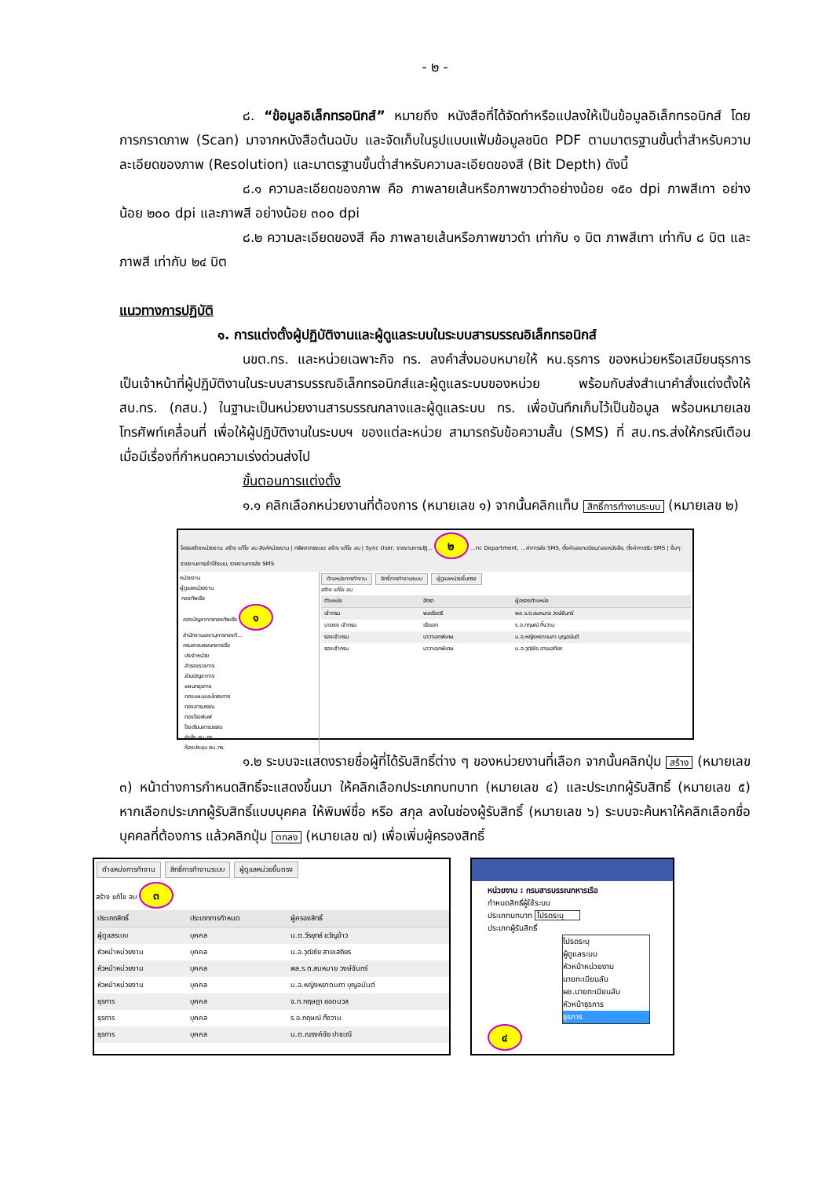- ๒ -
๘. “ข้อมูลอิเล็กทรอนิกส์” หมายถึง หนังสือที่ได้จัดทำหรือแปลงให้เป็นข้อมูลอิเล็กทรอนิกส์ โดยการกราดภาพ (Scan) มาจากหนังสือต้นฉบับ และจัดเก็บในรูปแบบแฟ้มข้อมูลชนิด PDF ตามมาตรฐานขั้นต่ำสำหรับความละเอียดของภาพ (Resolution) และมาตรฐานขั้นต่ำสำหรับความละเอียดของสี (Bit Depth) ดังนี้
๘.๑ ความละเอียดของภาพ คือ ภาพลายเส้นหรือภาพขาวดำอย่างน้อย ๑๕๐ dpi ภาพสีเทา อย่างน้อย ๒๐๐ dpi และภาพสี อย่างน้อย ๓๐๐ dpi
๘.๒ ความละเอียดของสี คือ ภาพลายเส้นหรือภาพขาวดำ เท่ากับ ๑ บิต ภาพสีเทา เท่ากับ ๘ บิต และภาพสี เท่ากับ ๒๔ บิต
แนวทางการปฏิบัติ
๑. การแต่งตั้งผู้ปฏิบัติงานและผู้ดูแลระบบในระบบสารบรรณอิเล็กทรอนิกส์
นขต.ทร. และหน่วยเฉพาะกิจ ทร. ลงคำสั่งมอบหมายให้ หน.ธุรการ ของหน่วยหรือเสมียนธุรการ เป็นเจ้าหน้าที่ผู้ปฏิบัติงานในระบบสารบรรณอิเล็กทรอนิกส์และผู้ดูแลระบบของหน่วย พร้อมกับส่งสำเนาคำสั่งแต่งตั้งให้ สบ.ทร. (กสบ.) ในฐานะเป็นหน่วยงานสารบรรณกลางและผู้ดูแลระบบ ทร. เพื่อบันทึกเก็บไว้เป็นข้อมูล พร้อมหมายเลขโทรศัพท์เคลื่อนที่ เพื่อให้ผู้ปฏิบัติงานในระบบฯ ของแต่ละหน่วย สามารถรับข้อความสั้น (SMS) ที่ สบ.ทร.ส่งให้กรณีเตือนเมื่อมีเรื่องที่กำหนดความเร่งด่วนส่งไป
ขั้นตอนการแต่งตั้ง
๑.๑ คลิกเลือกหน่วยงานที่ต้องการ (หมายเลข ๑) จากนั้นคลิกแท็บ สิทธิ์การทำงานระบบ (หมายเลข ๒)
โครงสร้างหน่วยงาน: สร้าง แก้ไข ลบ ลิงค์หน่วยงาน | ทรัพยากรระบบ: สร้าง แก้ไข ลบ | Sync User, รายงานการปฏิ... ๒ ...nc Department, ...คำการส่ง SMS, ตั้งค่าเลขทะเบียน/เลขหนังสือ, ตั้งค่าการรับ SMS | อื่นๆ: รายงานการเข้าใช้ระบบ, รายงานการส่ง SMS
หน่วยงาน
ผู้ดูแลหน่วยงาน
กองทัพเรือ
กองบัญชาการกองทัพเรือ ๑
สำนักงานเลขานุการกองทั...
กรมสารบรรณทหารเรือ
ประจำหน่วย
สำรองราชการ
ส่วนบัญชาการ
แผนกธุรการ
กองแผนและโครงการ
กองสารบรรณ
กองโรงพิมพ์
โรงเรียนสารบรรณ
คำสั่ง สบ.ทร.
ห้องประชุม สบ.ทร.
ตำแหน่งการทำงาน สิทธิ์การทำงานระบบ ผู้ดูแลหน่วยขึ้นตรง
สร้าง แก้ไข ลบ
| ตำแหน่ง | อัตรา | ผู้ครองตำแหน่ง |
| --- | --- | --- |
| เจ้ากรม | พลเรือตรี | พล.ร.ต.สมหมาย วงษ์จันทร์ |
| นายธง เจ้ากรม | เรือเอก | ร.อ.กฤษณ์ ทิ้งวาม |
| รองเจ้ากรม | นาวาเอกพิเศษ | น.อ.หญิงหยาดนภา บุญอนันต์ |
| รองเจ้ากรม | นาวาเอกพิเศษ | น.อ.วุฒิชัย สายเสถียร |
๑.๒ ระบบจะแสดงรายชื่อผู้ที่ได้รับสิทธิ์ต่าง ๆ ของหน่วยงานที่เลือก จากนั้นคลิกปุ่ม สร้าง (หมายเลข ๓) หน้าต่างการกำหนดสิทธิ์จะแสดงขึ้นมา ให้คลิกเลือกประเภทบทบาท (หมายเลข ๔) และประเภทผู้รับสิทธิ์ (หมายเลข ๕) หากเลือกประเภทผู้รับสิทธิ์แบบบุคคล ให้พิมพ์ชื่อ หรือ สกุล ลงในช่องผู้รับสิทธิ์ (หมายเลข ๖) ระบบจะค้นหาให้คลิกเลือกชื่อบุคคลที่ต้องการ แล้วคลิกปุ่ม ตกลง (หมายเลข ๗) เพื่อเพิ่มผู้ครองสิทธิ์
ตำแหน่งการทำงาน สิทธิ์การทำงานระบบ ผู้ดูแลหน่วยขึ้นตรง
สร้าง แก้ไข ลบ ๓
| ประเภทสิทธิ์ | ประเภทการกำหนด | ผู้ครองสิทธิ์ |
| --- | --- | --- |
| ผู้ดูแลระบบ | บุคคล | น.ต.วีรยุทธ์ ขวัญข้าว |
| หัวหน้าหน่วยงาน | บุคคล | น.อ.วุฒิชัย สายเสถียร |
| หัวหน้าหน่วยงาน | บุคคล | พล.ร.ต.สมหมาย วงษ์จันทร์ |
| หัวหน้าหน่วยงาน | บุคคล | น.อ.หญิงหยาดนภา บุญอนันต์ |
| ธุรการ | บุคคล | จ.ท.กฤษฎา ยอดนวล |
| ธุรการ | บุคคล | ร.อ.กฤษณ์ ทิ้งวาม |
| ธุรการ | บุคคล | น.ต.ณรงค์ชัย ปาซะณี |
หน่วยงาน : กรมสารบรรณทหารเรือ
กำหนดสิทธิ์ผู้ใช้ระบบ
ประเภทบทบาท โปรดระบุ
ประเภทผู้รับสิทธิ์
โปรดระบุ
ผู้ดูแลระบบ
หัวหน้าหน่วยงาน
นายทะเบียนลับ
ผช.นายทะเบียนลับ
หัวหน้าธุรการ
ธุรการ
๔